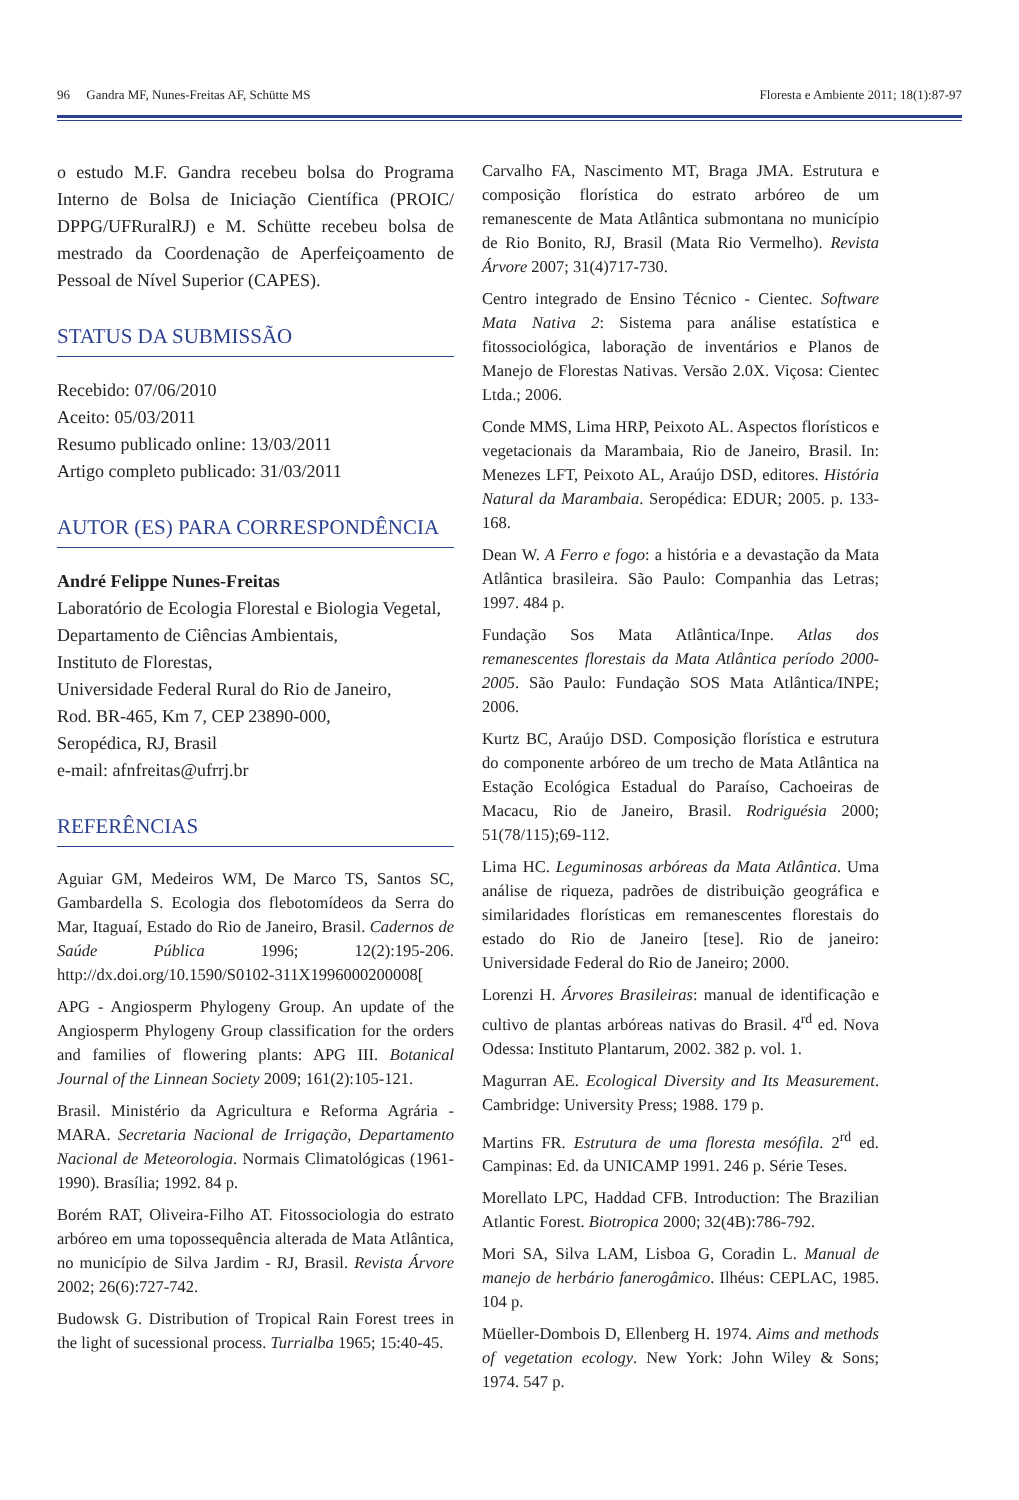96 Gandra MF, Nunes-Freitas AF, Schütte MS Floresta e Ambiente 2011; 18(1):87-97
o estudo M.F. Gandra recebeu bolsa do Programa Interno de Bolsa de Iniciação Científica (PROIC/ DPPG/UFRuralRJ) e M. Schütte recebeu bolsa de mestrado da Coordenação de Aperfeiçoamento de Pessoal de Nível Superior (CAPES).
STATUS DA SUBMISSÃO
Recebido: 07/06/2010
Aceito: 05/03/2011
Resumo publicado online: 13/03/2011
Artigo completo publicado: 31/03/2011
AUTOR (ES) PARA CORRESPONDÊNCIA
André Felippe Nunes-Freitas
Laboratório de Ecologia Florestal e Biologia Vegetal,
Departamento de Ciências Ambientais,
Instituto de Florestas,
Universidade Federal Rural do Rio de Janeiro,
Rod. BR-465, Km 7, CEP 23890-000,
Seropédica, RJ, Brasil
e-mail: afnfreitas@ufrrj.br
REFERÊNCIAS
Aguiar GM, Medeiros WM, De Marco TS, Santos SC, Gambardella S. Ecologia dos flebotomídeos da Serra do Mar, Itaguaí, Estado do Rio de Janeiro, Brasil. Cadernos de Saúde Pública 1996; 12(2):195-206. http://dx.doi.org/10.1590/S0102-311X1996000200008[
APG - Angiosperm Phylogeny Group. An update of the Angiosperm Phylogeny Group classification for the orders and families of flowering plants: APG III. Botanical Journal of the Linnean Society 2009; 161(2):105-121.
Brasil. Ministério da Agricultura e Reforma Agrária - MARA. Secretaria Nacional de Irrigação, Departamento Nacional de Meteorologia. Normais Climatológicas (1961-1990). Brasília; 1992. 84 p.
Borém RAT, Oliveira-Filho AT. Fitossociologia do estrato arbóreo em uma topossequência alterada de Mata Atlântica, no município de Silva Jardim - RJ, Brasil. Revista Árvore 2002; 26(6):727-742.
Budowsk G. Distribution of Tropical Rain Forest trees in the light of sucessional process. Turrialba 1965; 15:40-45.
Carvalho FA, Nascimento MT, Braga JMA. Estrutura e composição florística do estrato arbóreo de um remanescente de Mata Atlântica submontana no município de Rio Bonito, RJ, Brasil (Mata Rio Vermelho). Revista Árvore 2007; 31(4)717-730.
Centro integrado de Ensino Técnico - Cientec. Software Mata Nativa 2: Sistema para análise estatística e fitossociológica, laboração de inventários e Planos de Manejo de Florestas Nativas. Versão 2.0X. Viçosa: Cientec Ltda.; 2006.
Conde MMS, Lima HRP, Peixoto AL. Aspectos florísticos e vegetacionais da Marambaia, Rio de Janeiro, Brasil. In: Menezes LFT, Peixoto AL, Araújo DSD, editores. História Natural da Marambaia. Seropédica: EDUR; 2005. p. 133-168.
Dean W. A Ferro e fogo: a história e a devastação da Mata Atlântica brasileira. São Paulo: Companhia das Letras; 1997. 484 p.
Fundação Sos Mata Atlântica/Inpe. Atlas dos remanescentes florestais da Mata Atlântica período 2000-2005. São Paulo: Fundação SOS Mata Atlântica/INPE; 2006.
Kurtz BC, Araújo DSD. Composição florística e estrutura do componente arbóreo de um trecho de Mata Atlântica na Estação Ecológica Estadual do Paraíso, Cachoeiras de Macacu, Rio de Janeiro, Brasil. Rodriguésia 2000; 51(78/115);69-112.
Lima HC. Leguminosas arbóreas da Mata Atlântica. Uma análise de riqueza, padrões de distribuição geográfica e similaridades florísticas em remanescentes florestais do estado do Rio de Janeiro [tese]. Rio de janeiro: Universidade Federal do Rio de Janeiro; 2000.
Lorenzi H. Árvores Brasileiras: manual de identificação e cultivo de plantas arbóreas nativas do Brasil. 4<sup>rd</sup> ed. Nova Odessa: Instituto Plantarum, 2002. 382 p. vol. 1.
Magurran AE. Ecological Diversity and Its Measurement. Cambridge: University Press; 1988. 179 p.
Martins FR. Estrutura de uma floresta mesófila. 2<sup>rd</sup> ed. Campinas: Ed. da UNICAMP 1991. 246 p. Série Teses.
Morellato LPC, Haddad CFB. Introduction: The Brazilian Atlantic Forest. Biotropica 2000; 32(4B):786-792.
Mori SA, Silva LAM, Lisboa G, Coradin L. Manual de manejo de herbário fanerogâmico. Ilhéus: CEPLAC, 1985. 104 p.
Müeller-Dombois D, Ellenberg H. 1974. Aims and methods of vegetation ecology. New York: John Wiley & Sons; 1974. 547 p.